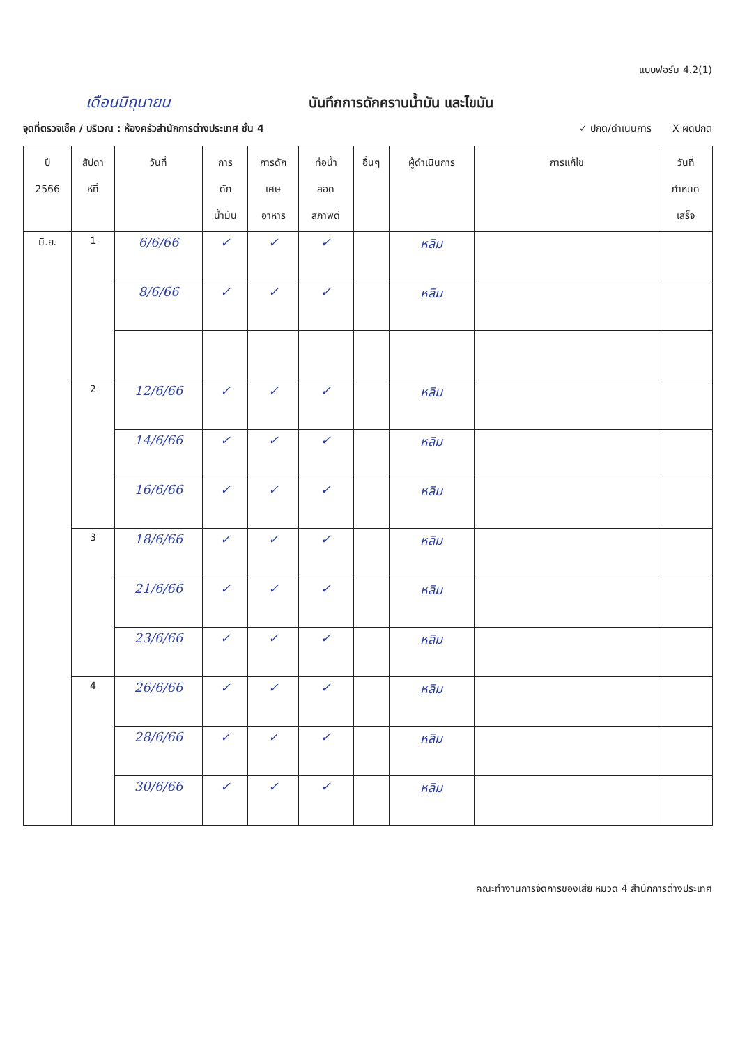แบบฟอร์ม 4.2(1)
เดือนมิถุนายน บันทึกการดักคราบน้ำมัน และไขมัน
จุดที่ตรวจเช็ค / บริเวณ : ห้องครัวสำนักการต่างประเทศ ชั้น 4
✓ ปกติ/ดำเนินการ X ผิดปกติ
| ปี 2566 | สัปดา ห์ที่ | วันที่ | การ ดัก น้ำมัน | การดัก เศษ อาหาร | ท่อน้ำ ลอด สภาพดี | อื่นๆ | ผู้ดำเนินการ | การแก้ไข | วันที่ กำหนด เสร็จ |
| --- | --- | --- | --- | --- | --- | --- | --- | --- | --- |
| มิ.ย. | 1 | 6/6/66 | ✓ | ✓ | ✓ | | หลิม | | |
| | | 8/6/66 | ✓ | ✓ | ✓ | | หลิม | | |
| | 2 | 12/6/66 | ✓ | ✓ | ✓ | | หลิม | | |
| | | 14/6/66 | ✓ | ✓ | ✓ | | หลิม | | |
| | | 16/6/66 | ✓ | ✓ | ✓ | | หลิม | | |
| | 3 | 18/6/66 | ✓ | ✓ | ✓ | | หลิม | | |
| | | 21/6/66 | ✓ | ✓ | ✓ | | หลิม | | |
| | | 23/6/66 | ✓ | ✓ | ✓ | | หลิม | | |
| | 4 | 26/6/66 | ✓ | ✓ | ✓ | | หลิม | | |
| | | 28/6/66 | ✓ | ✓ | ✓ | | หลิม | | |
| | | 30/6/66 | ✓ | ✓ | ✓ | | หลิม | | |
คณะทำงานการจัดการของเสีย หมวด 4 สำนักการต่างประเทศ